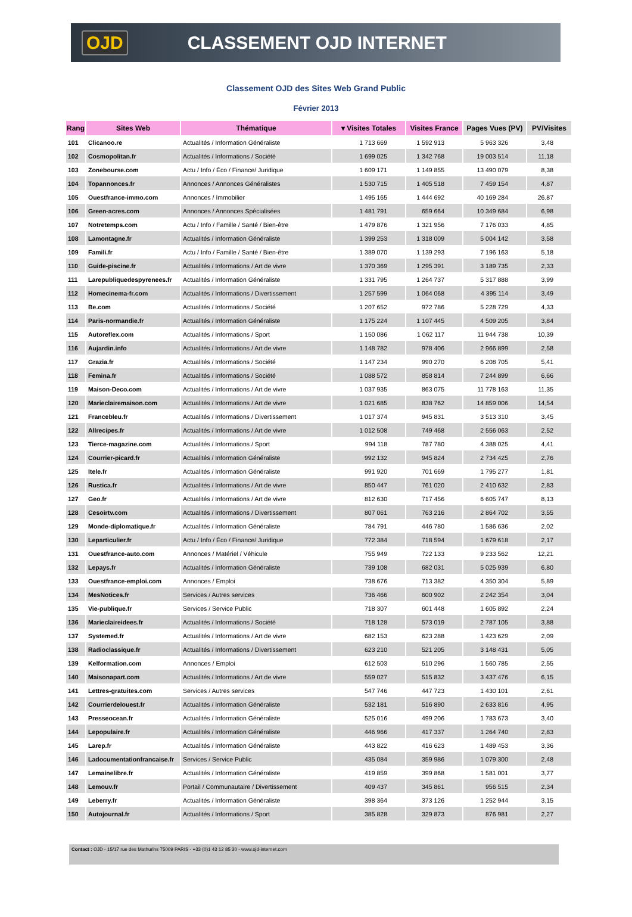OJD CLASSEMENT OJD INTERNET
Classement OJD des Sites Web Grand Public
Février 2013
| Rang | Sites Web | Thématique | ▾ Visites Totales | Visites France | Pages Vues (PV) | PV/Visites |
| --- | --- | --- | --- | --- | --- | --- |
| 101 | Clicanoo.re | Actualités / Information Généraliste | 1 713 669 | 1 592 913 | 5 963 326 | 3,48 |
| 102 | Cosmopolitan.fr | Actualités / Informations / Société | 1 699 025 | 1 342 768 | 19 003 514 | 11,18 |
| 103 | Zonebourse.com | Actu / Info / Éco / Finance/ Juridique | 1 609 171 | 1 149 855 | 13 490 079 | 8,38 |
| 104 | Topannonces.fr | Annonces / Annonces Généralistes | 1 530 715 | 1 405 518 | 7 459 154 | 4,87 |
| 105 | Ouestfrance-immo.com | Annonces / Immobilier | 1 495 165 | 1 444 692 | 40 169 284 | 26,87 |
| 106 | Green-acres.com | Annonces / Annonces Spécialisées | 1 481 791 | 659 664 | 10 349 684 | 6,98 |
| 107 | Notretemps.com | Actu / Info / Famille / Santé / Bien-être | 1 479 876 | 1 321 956 | 7 176 033 | 4,85 |
| 108 | Lamontagne.fr | Actualités / Information Généraliste | 1 399 253 | 1 318 009 | 5 004 142 | 3,58 |
| 109 | Famili.fr | Actu / Info / Famille / Santé / Bien-être | 1 389 070 | 1 139 293 | 7 196 163 | 5,18 |
| 110 | Guide-piscine.fr | Actualités / Informations / Art de vivre | 1 370 369 | 1 295 391 | 3 189 735 | 2,33 |
| 111 | Larepubliquedespyrenees.fr | Actualités / Information Généraliste | 1 331 795 | 1 264 737 | 5 317 888 | 3,99 |
| 112 | Homecinema-fr.com | Actualités / Informations / Divertissement | 1 257 599 | 1 064 068 | 4 395 114 | 3,49 |
| 113 | Be.com | Actualités / Informations / Société | 1 207 652 | 972 786 | 5 228 729 | 4,33 |
| 114 | Paris-normandie.fr | Actualités / Information Généraliste | 1 175 224 | 1 107 445 | 4 509 205 | 3,84 |
| 115 | Autoreflex.com | Actualités / Informations / Sport | 1 150 086 | 1 062 117 | 11 944 738 | 10,39 |
| 116 | Aujardin.info | Actualités / Informations / Art de vivre | 1 148 782 | 978 406 | 2 966 899 | 2,58 |
| 117 | Grazia.fr | Actualités / Informations / Société | 1 147 234 | 990 270 | 6 208 705 | 5,41 |
| 118 | Femina.fr | Actualités / Informations / Société | 1 088 572 | 858 814 | 7 244 899 | 6,66 |
| 119 | Maison-Deco.com | Actualités / Informations / Art de vivre | 1 037 935 | 863 075 | 11 778 163 | 11,35 |
| 120 | Marieclairemaison.com | Actualités / Informations / Art de vivre | 1 021 685 | 838 762 | 14 859 006 | 14,54 |
| 121 | Francebleu.fr | Actualités / Informations / Divertissement | 1 017 374 | 945 831 | 3 513 310 | 3,45 |
| 122 | Allrecipes.fr | Actualités / Informations / Art de vivre | 1 012 508 | 749 468 | 2 556 063 | 2,52 |
| 123 | Tierce-magazine.com | Actualités / Informations / Sport | 994 118 | 787 780 | 4 388 025 | 4,41 |
| 124 | Courrier-picard.fr | Actualités / Information Généraliste | 992 132 | 945 824 | 2 734 425 | 2,76 |
| 125 | Itele.fr | Actualités / Information Généraliste | 991 920 | 701 669 | 1 795 277 | 1,81 |
| 126 | Rustica.fr | Actualités / Informations / Art de vivre | 850 447 | 761 020 | 2 410 632 | 2,83 |
| 127 | Geo.fr | Actualités / Informations / Art de vivre | 812 630 | 717 456 | 6 605 747 | 8,13 |
| 128 | Cesoirtv.com | Actualités / Informations / Divertissement | 807 061 | 763 216 | 2 864 702 | 3,55 |
| 129 | Monde-diplomatique.fr | Actualités / Information Généraliste | 784 791 | 446 780 | 1 586 636 | 2,02 |
| 130 | Leparticulier.fr | Actu / Info / Éco / Finance/ Juridique | 772 384 | 718 594 | 1 679 618 | 2,17 |
| 131 | Ouestfrance-auto.com | Annonces / Matériel / Véhicule | 755 949 | 722 133 | 9 233 562 | 12,21 |
| 132 | Lepays.fr | Actualités / Information Généraliste | 739 108 | 682 031 | 5 025 939 | 6,80 |
| 133 | Ouestfrance-emploi.com | Annonces / Emploi | 738 676 | 713 382 | 4 350 304 | 5,89 |
| 134 | MesNotices.fr | Services / Autres services | 736 466 | 600 902 | 2 242 354 | 3,04 |
| 135 | Vie-publique.fr | Services / Service Public | 718 307 | 601 448 | 1 605 892 | 2,24 |
| 136 | Marieclaireidees.fr | Actualités / Informations / Société | 718 128 | 573 019 | 2 787 105 | 3,88 |
| 137 | Systemed.fr | Actualités / Informations / Art de vivre | 682 153 | 623 288 | 1 423 629 | 2,09 |
| 138 | Radioclassique.fr | Actualités / Informations / Divertissement | 623 210 | 521 205 | 3 148 431 | 5,05 |
| 139 | Kelformation.com | Annonces / Emploi | 612 503 | 510 296 | 1 560 785 | 2,55 |
| 140 | Maisonapart.com | Actualités / Informations / Art de vivre | 559 027 | 515 832 | 3 437 476 | 6,15 |
| 141 | Lettres-gratuites.com | Services / Autres services | 547 746 | 447 723 | 1 430 101 | 2,61 |
| 142 | Courrierdelouest.fr | Actualités / Information Généraliste | 532 181 | 516 890 | 2 633 816 | 4,95 |
| 143 | Presseocean.fr | Actualités / Information Généraliste | 525 016 | 499 206 | 1 783 673 | 3,40 |
| 144 | Lepopulaire.fr | Actualités / Information Généraliste | 446 966 | 417 337 | 1 264 740 | 2,83 |
| 145 | Larep.fr | Actualités / Information Généraliste | 443 822 | 416 623 | 1 489 453 | 3,36 |
| 146 | Ladocumentationfrancaise.fr | Services / Service Public | 435 084 | 359 986 | 1 079 300 | 2,48 |
| 147 | Lemainelibre.fr | Actualités / Information Généraliste | 419 859 | 399 868 | 1 581 001 | 3,77 |
| 148 | Lemouv.fr | Portail / Communautaire / Divertissement | 409 437 | 345 861 | 956 515 | 2,34 |
| 149 | Leberry.fr | Actualités / Information Généraliste | 398 364 | 373 126 | 1 252 944 | 3,15 |
| 150 | Autojournal.fr | Actualités / Informations / Sport | 385 828 | 329 873 | 876 981 | 2,27 |
Contact : OJD - 15/17 rue des Mathurins 75009 PARIS - +33 (0)1 43 12 85 30 - www.ojd-internet.com